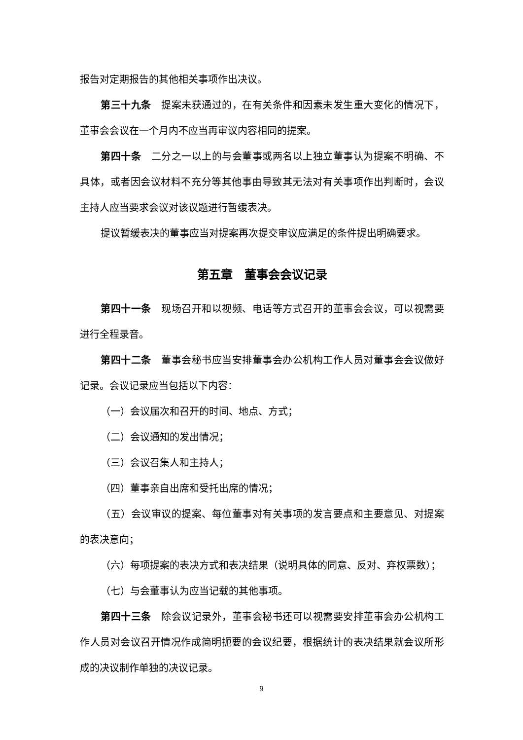报告对定期报告的其他相关事项作出决议。
第三十九条　提案未获通过的，在有关条件和因素未发生重大变化的情况下，董事会会议在一个月内不应当再审议内容相同的提案。
第四十条　二分之一以上的与会董事或两名以上独立董事认为提案不明确、不具体，或者因会议材料不充分等其他事由导致其无法对有关事项作出判断时，会议主持人应当要求会议对该议题进行暂缓表决。
提议暂缓表决的董事应当对提案再次提交审议应满足的条件提出明确要求。
第五章　董事会会议记录
第四十一条　现场召开和以视频、电话等方式召开的董事会会议，可以视需要进行全程录音。
第四十二条　董事会秘书应当安排董事会办公机构工作人员对董事会会议做好记录。会议记录应当包括以下内容：
（一）会议届次和召开的时间、地点、方式；
（二）会议通知的发出情况；
（三）会议召集人和主持人；
（四）董事亲自出席和受托出席的情况；
（五）会议审议的提案、每位董事对有关事项的发言要点和主要意见、对提案的表决意向；
（六）每项提案的表决方式和表决结果（说明具体的同意、反对、弃权票数）；
（七）与会董事认为应当记载的其他事项。
第四十三条　除会议记录外，董事会秘书还可以视需要安排董事会办公机构工作人员对会议召开情况作成简明扼要的会议纪要，根据统计的表决结果就会议所形成的决议制作单独的决议记录。
9